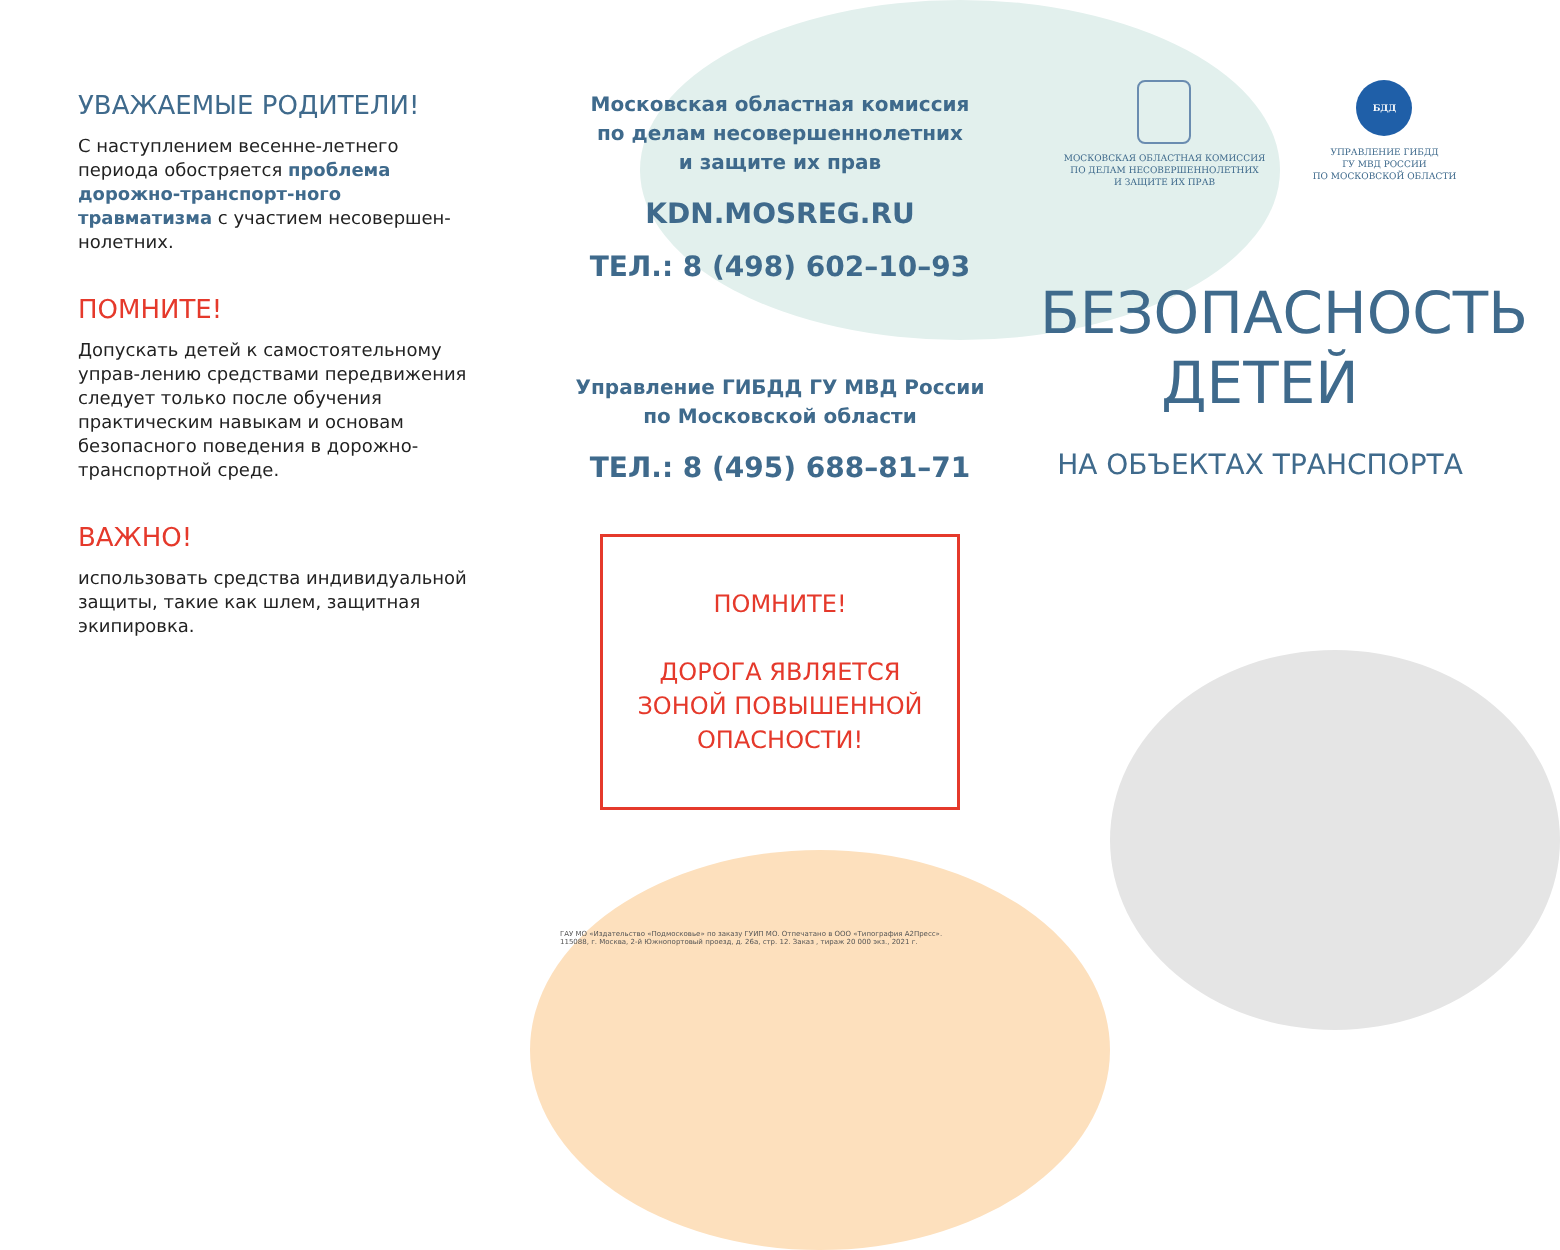УВАЖАЕМЫЕ РОДИТЕЛИ!
С наступлением весенне-летнего периода обостряется проблема дорожно-транспорт-ного травматизма с участием несовершен-нолетних.
ПОМНИТЕ!
Допускать детей к самостоятельному управ-лению средствами передвижения следует только после обучения практическим навыкам и основам безопасного поведения в дорожно-транспортной среде.
ВАЖНО!
использовать средства индивидуальной защиты, такие как шлем, защитная экипировка.
Московская областная комиссия
по делам несовершеннолетних
и защите их прав
KDN.MOSREG.RU
ТЕЛ.: 8 (498) 602–10–93
Управление ГИБДД ГУ МВД России
по Московской области
ТЕЛ.: 8 (495) 688–81–71
ПОМНИТЕ!
ДОРОГА ЯВЛЯЕТСЯ
ЗОНОЙ ПОВЫШЕННОЙ
ОПАСНОСТИ!
ГАУ МО «Издательство «Подмосковье» по заказу ГУИП МО. Отпечатано в ООО «Типография А2Пресс».
115088, г. Москва, 2-й Южнопортовый проезд, д. 26а, стр. 12. Заказ , тираж 20 000 экз., 2021 г.
МОСКОВСКАЯ ОБЛАСТНАЯ КОМИССИЯ
ПО ДЕЛАМ НЕСОВЕРШЕННОЛЕТНИХ
И ЗАЩИТЕ ИХ ПРАВ
БДД
УПРАВЛЕНИЕ ГИБДД
ГУ МВД РОССИИ
ПО МОСКОВСКОЙ ОБЛАСТИ
БЕЗОПАСНОСТЬ
ДЕТЕЙ
НА ОБЪЕКТАХ ТРАНСПОРТА